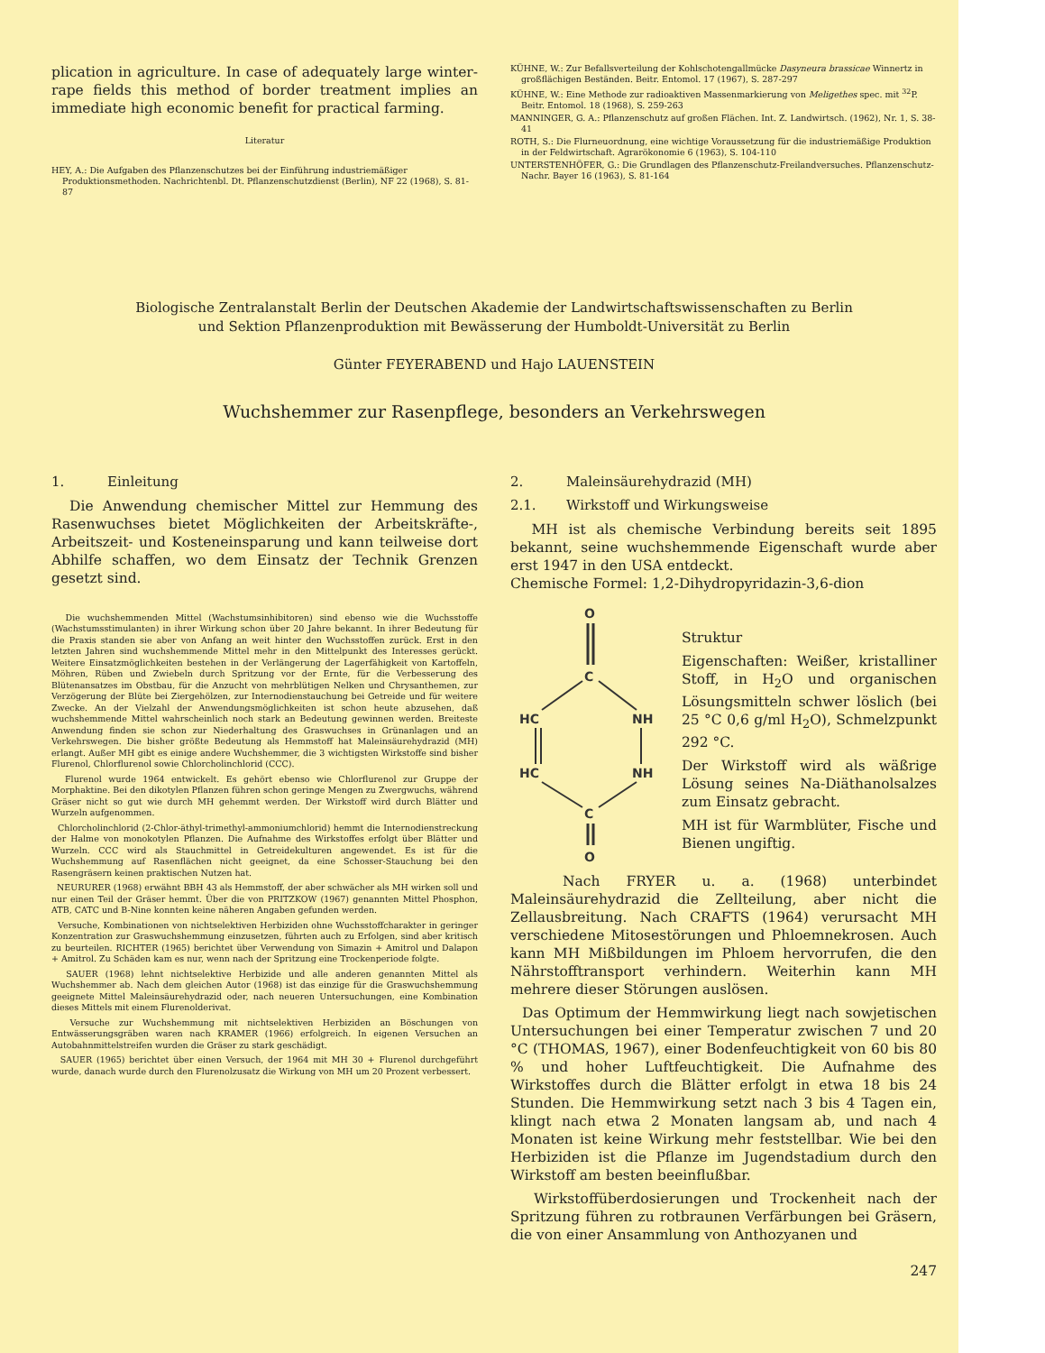plication in agriculture. In case of adequately large winter-rape fields this method of border treatment implies an immediate high economic benefit for practical farming.
Literatur
HEY, A.: Die Aufgaben des Pflanzenschutzes bei der Einführung industriemäßiger Produktionsmethoden. Nachrichtenbl. Dt. Pflanzenschutzdienst (Berlin), NF 22 (1968), S. 81-87
KÜHNE, W.: Zur Befallsverteilung der Kohlschotengallmücke Dasyneura brassicae Winnertz in großflächigen Beständen. Beitr. Entomol. 17 (1967), S. 287-297
KÜHNE, W.: Eine Methode zur radioaktiven Massenmarkierung von Meligethes spec. mit <sup>32</sup>P. Beitr. Entomol. 18 (1968), S. 259-263
MANNINGER, G. A.: Pflanzenschutz auf großen Flächen. Int. Z. Landwirtsch. (1962), Nr. 1, S. 38-41
ROTH, S.: Die Flurneuordnung, eine wichtige Voraussetzung für die industriemäßige Produktion in der Feldwirtschaft. Agrarökonomie 6 (1963), S. 104-110
UNTERSTENHÖFER, G.: Die Grundlagen des Pflanzenschutz-Freilandversuches. Pflanzenschutz-Nachr. Bayer 16 (1963), S. 81-164
Biologische Zentralanstalt Berlin der Deutschen Akademie der Landwirtschaftswissenschaften zu Berlin
und Sektion Pflanzenproduktion mit Bewässerung der Humboldt-Universität zu Berlin
Günter FEYERABEND und Hajo LAUENSTEIN
Wuchshemmer zur Rasenpflege, besonders an Verkehrswegen
1. Einleitung
Die Anwendung chemischer Mittel zur Hemmung des Rasenwuchses bietet Möglichkeiten der Arbeitskräfte-, Arbeitszeit- und Kosteneinsparung und kann teilweise dort Abhilfe schaffen, wo dem Einsatz der Technik Grenzen gesetzt sind.
Die wuchshemmenden Mittel (Wachstumsinhibitoren) sind ebenso wie die Wuchsstoffe (Wachstumsstimulanten) in ihrer Wirkung schon über 20 Jahre bekannt. In ihrer Bedeutung für die Praxis standen sie aber von Anfang an weit hinter den Wuchsstoffen zurück. Erst in den letzten Jahren sind wuchshemmende Mittel mehr in den Mittelpunkt des Interesses gerückt. Weitere Einsatzmöglichkeiten bestehen in der Verlängerung der Lagerfähigkeit von Kartoffeln, Möhren, Rüben und Zwiebeln durch Spritzung vor der Ernte, für die Verbesserung des Blütenansatzes im Obstbau, für die Anzucht von mehrblütigen Nelken und Chrysanthemen, zur Verzögerung der Blüte bei Ziergehölzen, zur Internodienstauchung bei Getreide und für weitere Zwecke. An der Vielzahl der Anwendungsmöglichkeiten ist schon heute abzusehen, daß wuchshemmende Mittel wahrscheinlich noch stark an Bedeutung gewinnen werden. Breiteste Anwendung finden sie schon zur Niederhaltung des Graswuchses in Grünanlagen und an Verkehrswegen. Die bisher größte Bedeutung als Hemmstoff hat Maleinsäurehydrazid (MH) erlangt. Außer MH gibt es einige andere Wuchshemmer, die 3 wichtigsten Wirkstoffe sind bisher Flurenol, Chlorflurenol sowie Chlorcholinchlorid (CCC).
Flurenol wurde 1964 entwickelt. Es gehört ebenso wie Chlorflurenol zur Gruppe der Morphaktine. Bei den dikotylen Pflanzen führen schon geringe Mengen zu Zwergwuchs, während Gräser nicht so gut wie durch MH gehemmt werden. Der Wirkstoff wird durch Blätter und Wurzeln aufgenommen.
Chlorcholinchlorid (2-Chlor-äthyl-trimethyl-ammoniumchlorid) hemmt die Internodienstreckung der Halme von monokotylen Pflanzen. Die Aufnahme des Wirkstoffes erfolgt über Blätter und Wurzeln. CCC wird als Stauchmittel in Getreidekulturen angewendet. Es ist für die Wuchshemmung auf Rasenflächen nicht geeignet, da eine Schosser-Stauchung bei den Rasengräsern keinen praktischen Nutzen hat.
NEURURER (1968) erwähnt BBH 43 als Hemmstoff, der aber schwächer als MH wirken soll und nur einen Teil der Gräser hemmt. Über die von PRITZKOW (1967) genannten Mittel Phosphon, ATB, CATC und B-Nine konnten keine näheren Angaben gefunden werden.
Versuche, Kombinationen von nichtselektiven Herbiziden ohne Wuchsstoffcharakter in geringer Konzentration zur Graswuchshemmung einzusetzen, führten auch zu Erfolgen, sind aber kritisch zu beurteilen. RICHTER (1965) berichtet über Verwendung von Simazin + Amitrol und Dalapon + Amitrol. Zu Schäden kam es nur, wenn nach der Spritzung eine Trockenperiode folgte.
SAUER (1968) lehnt nichtselektive Herbizide und alle anderen genannten Mittel als Wuchshemmer ab. Nach dem gleichen Autor (1968) ist das einzige für die Graswuchshemmung geeignete Mittel Maleinsäurehydrazid oder, nach neueren Untersuchungen, eine Kombination dieses Mittels mit einem Flurenolderivat.
Versuche zur Wuchshemmung mit nichtselektiven Herbiziden an Böschungen von Entwässerungsgräben waren nach KRAMER (1966) erfolgreich. In eigenen Versuchen an Autobahnmittelstreifen wurden die Gräser zu stark geschädigt.
SAUER (1965) berichtet über einen Versuch, der 1964 mit MH 30 + Flurenol durchgeführt wurde, danach wurde durch den Flurenolzusatz die Wirkung von MH um 20 Prozent verbessert.
2. Maleinsäurehydrazid (MH)
2.1. Wirkstoff und Wirkungsweise
MH ist als chemische Verbindung bereits seit 1895 bekannt, seine wuchshemmende Eigenschaft wurde aber erst 1947 in den USA entdeckt.
Chemische Formel: 1,2-Dihydropyridazin-3,6-dion
O
C
HC
NH
HC
NH
C
O
Struktur
Eigenschaften: Weißer, kristalliner Stoff, in H<sub>2</sub>O und organischen Lösungsmitteln schwer löslich (bei 25 °C 0,6 g/ml H<sub>2</sub>O), Schmelzpunkt 292 °C.
Der Wirkstoff wird als wäßrige Lösung seines Na-Diäthanolsalzes zum Einsatz gebracht.
MH ist für Warmblüter, Fische und Bienen ungiftig.
Nach FRYER u. a. (1968) unterbindet Maleinsäurehydrazid die Zellteilung, aber nicht die Zellausbreitung. Nach CRAFTS (1964) verursacht MH verschiedene Mitosestörungen und Phloemnekrosen. Auch kann MH Mißbildungen im Phloem hervorrufen, die den Nährstofftransport verhindern. Weiterhin kann MH mehrere dieser Störungen auslösen.
Das Optimum der Hemmwirkung liegt nach sowjetischen Untersuchungen bei einer Temperatur zwischen 7 und 20 °C (THOMAS, 1967), einer Bodenfeuchtigkeit von 60 bis 80 % und hoher Luftfeuchtigkeit. Die Aufnahme des Wirkstoffes durch die Blätter erfolgt in etwa 18 bis 24 Stunden. Die Hemmwirkung setzt nach 3 bis 4 Tagen ein, klingt nach etwa 2 Monaten langsam ab, und nach 4 Monaten ist keine Wirkung mehr feststellbar. Wie bei den Herbiziden ist die Pflanze im Jugendstadium durch den Wirkstoff am besten beeinflußbar.
Wirkstoffüberdosierungen und Trockenheit nach der Spritzung führen zu rotbraunen Verfärbungen bei Gräsern, die von einer Ansammlung von Anthozyanen und
247